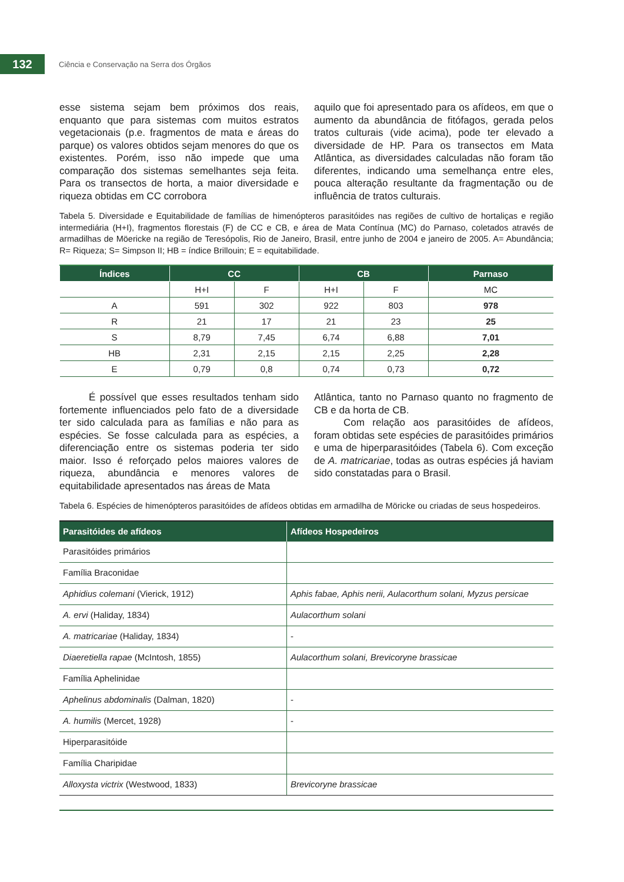132
Ciência e Conservação na Serra dos Órgãos
esse sistema sejam bem próximos dos reais, enquanto que para sistemas com muitos estratos vegetacionais (p.e. fragmentos de mata e áreas do parque) os valores obtidos sejam menores do que os existentes. Porém, isso não impede que uma comparação dos sistemas semelhantes seja feita. Para os transectos de horta, a maior diversidade e riqueza obtidas em CC corrobora
aquilo que foi apresentado para os afídeos, em que o aumento da abundância de fitófagos, gerada pelos tratos culturais (vide acima), pode ter elevado a diversidade de HP. Para os transectos em Mata Atlântica, as diversidades calculadas não foram tão diferentes, indicando uma semelhança entre eles, pouca alteração resultante da fragmentação ou de influência de tratos culturais.
Tabela 5. Diversidade e Equitabilidade de famílias de himenópteros parasitóides nas regiões de cultivo de hortaliças e região intermediária (H+I), fragmentos florestais (F) de CC e CB, e área de Mata Contínua (MC) do Parnaso, coletados através de armadilhas de Möericke na região de Teresópolis, Rio de Janeiro, Brasil, entre junho de 2004 e janeiro de 2005. A= Abundância; R= Riqueza; S= Simpson II; HB = índice Brillouin; E = equitabilidade.
| Índices | CC | | CB | | Parnaso |
| --- | --- | --- | --- | --- | --- |
| | H+I | F | H+I | F | MC |
| A | 591 | 302 | 922 | 803 | 978 |
| R | 21 | 17 | 21 | 23 | 25 |
| S | 8,79 | 7,45 | 6,74 | 6,88 | 7,01 |
| HB | 2,31 | 2,15 | 2,15 | 2,25 | 2,28 |
| E | 0,79 | 0,8 | 0,74 | 0,73 | 0,72 |
É possível que esses resultados tenham sido fortemente influenciados pelo fato de a diversidade ter sido calculada para as famílias e não para as espécies. Se fosse calculada para as espécies, a diferenciação entre os sistemas poderia ter sido maior. Isso é reforçado pelos maiores valores de riqueza, abundância e menores valores de equitabilidade apresentados nas áreas de Mata
Atlântica, tanto no Parnaso quanto no fragmento de CB e da horta de CB.
Com relação aos parasitóides de afídeos, foram obtidas sete espécies de parasitóides primários e uma de hiperparasitóides (Tabela 6). Com exceção de A. matricariae, todas as outras espécies já haviam sido constatadas para o Brasil.
Tabela 6. Espécies de himenópteros parasitóides de afídeos obtidas em armadilha de Möricke ou criadas de seus hospedeiros.
| Parasitóides de afídeos | Afídeos Hospedeiros |
| --- | --- |
| Parasitóides primários | |
| Família Braconidae | |
| Aphidius colemani (Vierick, 1912) | Aphis fabae, Aphis nerii, Aulacorthum solani, Myzus persicae |
| A. ervi (Haliday, 1834) | Aulacorthum solani |
| A. matricariae (Haliday, 1834) | - |
| Diaeretiella rapae (McIntosh, 1855) | Aulacorthum solani, Brevicoryne brassicae |
| Família Aphelinidae | |
| Aphelinus abdominalis (Dalman, 1820) | - |
| A. humilis (Mercet, 1928) | - |
| Hiperparasitóide | |
| Família Charipidae | |
| Alloxysta victrix (Westwood, 1833) | Brevicoryne brassicae |